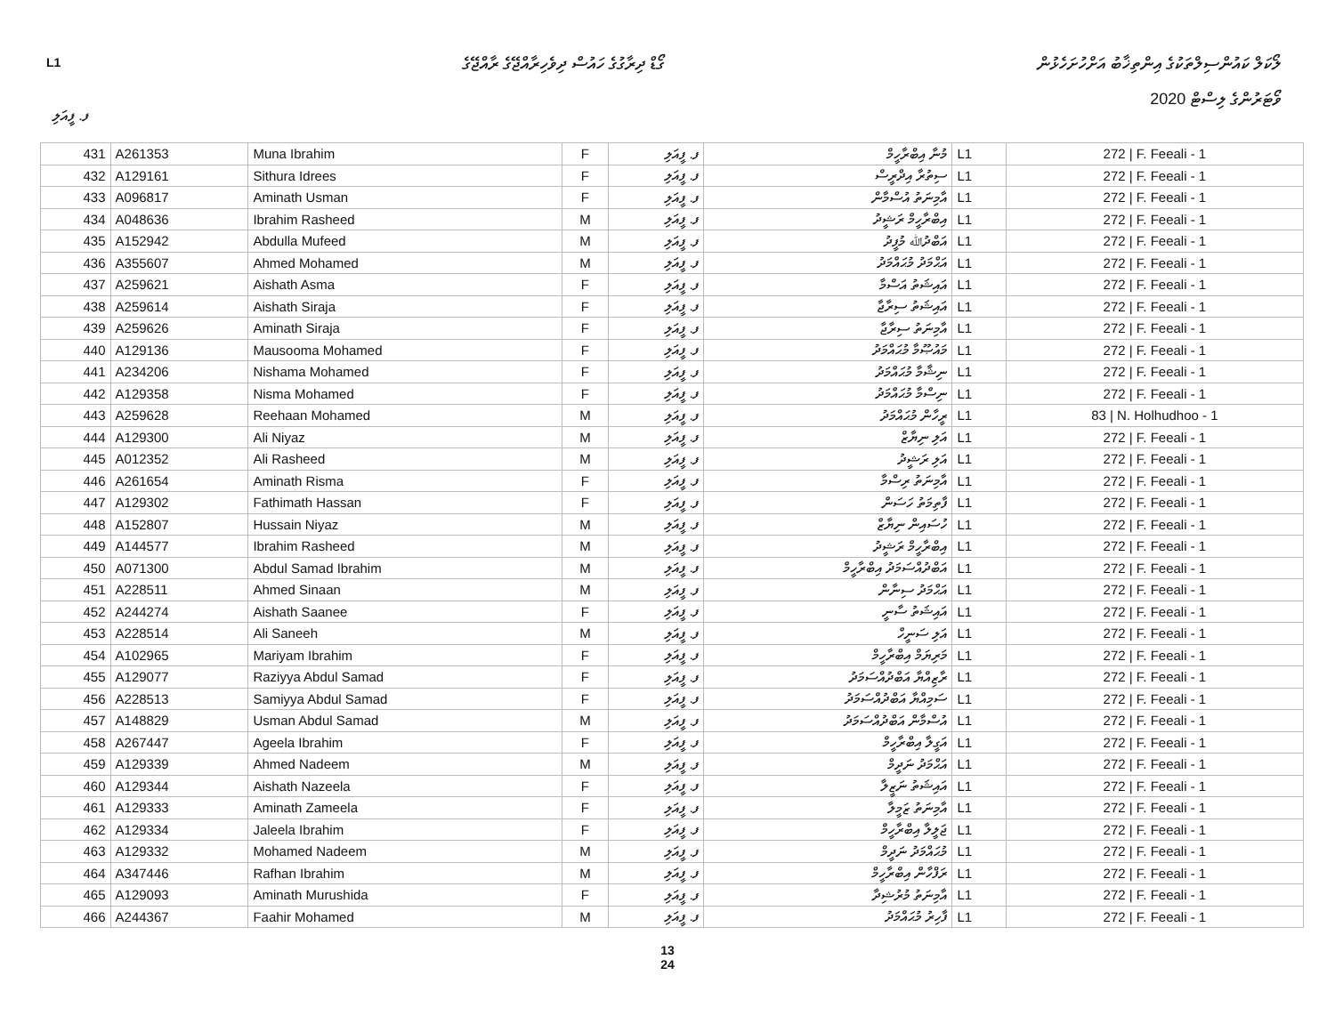L1
ގޯޑް ދިރާގުގެ ހައުސް ދިވެހިރާއްޖޭގެ ރާއްޖޭގެ
ލޯކަލް ކައުންސިލްތަކުގެ އިންތިޚާބު އަށްހުށަހެޅުން
ވޯޓަރުންގެ ލިސްޓް 2020
ފ. ފީއަލި
| 431 | A261353 | Muna Ibrahim | F | ފ. ފީއަލި | މުނާ އިބްރާހީމް | L1 | 272 / F. Feeali - 1 |
| 432 | A129161 | Sithura Idrees | F | ފ. ފީއަލި | ސިތުރާ އިދްރީސް | L1 | 272 / F. Feeali - 1 |
| 433 | A096817 | Aminath Usman | F | ފ. ފީއަލި | އާމިނަތު އުސްމާން | L1 | 272 / F. Feeali - 1 |
| 434 | A048636 | Ibrahim Rasheed | M | ފ. ފީއަލި | އިބްރާހީމް ރަޝީދު | L1 | 272 / F. Feeali - 1 |
| 435 | A152942 | Abdulla Mufeed | M | ފ. ފީއަލި | އަބްދުﷲ މުފީދު | L1 | 272 / F. Feeali - 1 |
| 436 | A355607 | Ahmed Mohamed | M | ފ. ފީއަލި | އަޙްމަދު މުޙައްމަދު | L1 | 272 / F. Feeali - 1 |
| 437 | A259621 | Aishath Asma | F | ފ. ފީއަލި | އައިޝަތު އަސްމާ | L1 | 272 / F. Feeali - 1 |
| 438 | A259614 | Aishath Siraja | F | ފ. ފީއަލި | އައިޝަތު ސިރާޖާ | L1 | 272 / F. Feeali - 1 |
| 439 | A259626 | Aminath Siraja | F | ފ. ފީއަލި | އާމިނަތު ސިރާޖާ | L1 | 272 / F. Feeali - 1 |
| 440 | A129136 | Mausooma Mohamed | F | ފ. ފީއަލި | މައުޞޫމާ މުޙައްމަދު | L1 | 272 / F. Feeali - 1 |
| 441 | A234206 | Nishama Mohamed | F | ފ. ފީއަލި | ނިޝާމާ މުޙައްމަދު | L1 | 272 / F. Feeali - 1 |
| 442 | A129358 | Nisma Mohamed | F | ފ. ފީއަލި | ނިސްމާ މުޙައްމަދު | L1 | 272 / F. Feeali - 1 |
| 443 | A259628 | Reehaan Mohamed | M | ފ. ފީއަލި | ރީހާން މުޙައްމަދު | L1 | 83 / N. Holhudhoo - 1 |
| 444 | A129300 | Ali Niyaz | M | ފ. ފީއަލި | އަލި ނިޔާޒް | L1 | 272 / F. Feeali - 1 |
| 445 | A012352 | Ali Rasheed | M | ފ. ފީއަލި | އަލި ރަޝީދު | L1 | 272 / F. Feeali - 1 |
| 446 | A261654 | Aminath Risma | F | ފ. ފީއަލި | އާމިނަތު ރިސްމާ | L1 | 272 / F. Feeali - 1 |
| 447 | A129302 | Fathimath Hassan | F | ފ. ފީއަލި | ފާތިމަތު ހަސަން | L1 | 272 / F. Feeali - 1 |
| 448 | A152807 | Hussain Niyaz | M | ފ. ފީއަލި | ހުސައިން ނިޔާޒް | L1 | 272 / F. Feeali - 1 |
| 449 | A144577 | Ibrahim Rasheed | M | ފ. ފީއަލި | އިބްރާހީމް ރަޝީދު | L1 | 272 / F. Feeali - 1 |
| 450 | A071300 | Abdul Samad Ibrahim | M | ފ. ފީއަލި | އަބްދުއްސަމަދު އިބްރާހީމް | L1 | 272 / F. Feeali - 1 |
| 451 | A228511 | Ahmed Sinaan | M | ފ. ފީއަލި | އަޙްމަދު ސިނާން | L1 | 272 / F. Feeali - 1 |
| 452 | A244274 | Aishath Saanee | F | ފ. ފީއަލި | އައިޝަތު ސާނީ | L1 | 272 / F. Feeali - 1 |
| 453 | A228514 | Ali Saneeh | M | ފ. ފީއަލި | އަލި ސަނީހް | L1 | 272 / F. Feeali - 1 |
| 454 | A102965 | Mariyam Ibrahim | F | ފ. ފީއަލި | މަރިޔަމް އިބްރާހީމް | L1 | 272 / F. Feeali - 1 |
| 455 | A129077 | Raziyya Abdul Samad | F | ފ. ފީއަލި | ރާޒިއްޔާ އަބްދުއްސަމަދު | L1 | 272 / F. Feeali - 1 |
| 456 | A228513 | Samiyya Abdul Samad | F | ފ. ފީއަލި | ސަމިއްޔާ އަބްދުއްސަމަދު | L1 | 272 / F. Feeali - 1 |
| 457 | A148829 | Usman Abdul Samad | M | ފ. ފީއަލި | އުސްމާން އަބްދުއްސަމަދު | L1 | 272 / F. Feeali - 1 |
| 458 | A267447 | Ageela Ibrahim | F | ފ. ފީއަލި | އަގީލާ އިބްރާހީމް | L1 | 272 / F. Feeali - 1 |
| 459 | A129339 | Ahmed Nadeem | M | ފ. ފީއަލި | އަޙްމަދު ނަދީމް | L1 | 272 / F. Feeali - 1 |
| 460 | A129344 | Aishath Nazeela | F | ފ. ފީއަލި | އައިޝަތު ނަޒީލާ | L1 | 272 / F. Feeali - 1 |
| 461 | A129333 | Aminath Zameela | F | ފ. ފީއަލި | އާމިނަތު ޒަމީލާ | L1 | 272 / F. Feeali - 1 |
| 462 | A129334 | Jaleela Ibrahim | F | ފ. ފީއަލި | ޖަލީލާ އިބްރާހީމް | L1 | 272 / F. Feeali - 1 |
| 463 | A129332 | Mohamed Nadeem | M | ފ. ފީއަލި | މުޙައްމަދު ނަދީމް | L1 | 272 / F. Feeali - 1 |
| 464 | A347446 | Rafhan Ibrahim | M | ފ. ފީއަލި | ރަފްހާން އިބްރާހީމް | L1 | 272 / F. Feeali - 1 |
| 465 | A129093 | Aminath Murushida | F | ފ. ފީއަލި | އާމިނަތު މުރުޝިދާ | L1 | 272 / F. Feeali - 1 |
| 466 | A244367 | Faahir Mohamed | M | ފ. ފީއަލި | ފާހިރު މުޙައްމަދު | L1 | 272 / F. Feeali - 1 |
13
24